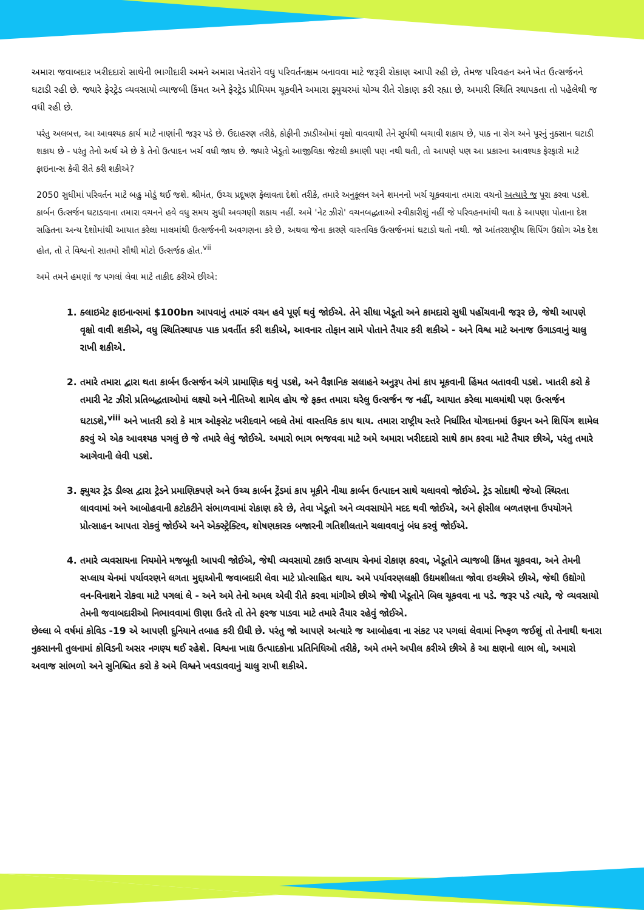અમારા જવાબદાર ખરીદદારો સાથેની ભાગીદારી અમને અમારા ખેતરોને વધુ પરિવર્તનક્ષમ બનાવવા માટે જરૂરી રોકાણ આપી રહી છે, તેમજ પરિવહન અને ખેત ઉત્સર્જનને ઘટાડી રહી છે. જ્યારે ફેરટ્રેડ વ્યવસાયો વ્યાજબી કિંમત અને ફેરટ્રેડ પ્રીમિયમ ચૂકવીને અમારા ફ્યુચરમાં યોગ્ય રીતે રોકાણ કરી રહ્યા છે, અમારી સ્થિતિ સ્થાપકતા તો પહેલેથી જ વધી રહી છે.
પરંતુ અલબત્ત, આ આવશ્યક કાર્ય માટે નાણાંની જરૂર પડે છે. ઉદાહરણ તરીકે, કોફીની ઝાડીઓમાં વૃક્ષો વાવવાથી તેને સૂર્યથી બચાવી શકાય છે, પાક ના રોગ અને પૂરનું નુકસાન ઘટાડી શકાય છે - પરંતુ તેનો અર્થ એ છે કે તેનો ઉત્પાદન ખર્ચ વધી જાય છે. જ્યારે ખેડૂતો આજીવિકા જેટલી કમાણી પણ નથી થતી, તો આપણે પણ આ પ્રકારના આવશ્યક ફેરફારો માટે ફાઇનાન્સ કેવી રીતે કરી શકીએ?
2050 સુધીમાં પરિવર્તન માટે બહુ મોડું થઈ જશે. શ્રીમંત, ઉચ્ચ પ્રદૂષણ ફેલાવતા દેશો તરીકે, તમારે અનુકૂલન અને શમનનો ખર્ચ ચૂકવવાના તમારા વચનો અત્યારે જ પૂરા કરવા પડશે. કાર્બન ઉત્સર્જન ઘટાડવાના તમારા વચનને હવે વધુ સમય સુધી અવગણી શકાય નહીં. અમે 'નેટ ઝીરો' વચનબદ્ધતાઓ સ્વીકારીશું નહીં જે પરિવહનમાંથી થતા કે આપણા પોતાના દેશ સહિતના અન્ય દેશોમાંથી આયાત કરેલા માલમાંથી ઉત્સર્જનની અવગણના કરે છે, અથવા જેના કારણે વાસ્તવિક ઉત્સર્જનમાં ઘટાડો થતો નથી. જો આંતરરાષ્ટ્રીય શિપિંગ ઉદ્યોગ એક દેશ હોત, તો તે વિશ્વનો સાતમો સૌથી મોટો ઉત્સર્જક હોત.<sup>vii</sup>
અમે તમને હમણાં જ પગલાં લેવા માટે તાકીદ કરીએ છીએ:
1. ક્લાઇમેટ ફાઇનાન્સમાં $100bn આપવાનું તમારું વચન હવે પૂર્ણ થવું જોઈએ. તેને સીધા ખેડૂતો અને કામદારો સુધી પહોંચવાની જરૂર છે, જેથી આપણે વૃક્ષો વાવી શકીએ, વધુ સ્થિતિસ્થાપક પાક પ્રવર્તીત કરી શકીએ, આવનાર તોફાન સામે પોતાને તૈયાર કરી શકીએ - અને વિશ્વ માટે અનાજ ઉગાડવાનું ચાલુ રાખી શકીએ.
2. તમારે તમારા દ્વારા થતા કાર્બન ઉત્સર્જન અંગે પ્રામાણિક થવું પડશે, અને વૈજ્ઞાનિક સલાહને અનુરૂપ તેમાં કાપ મૂકવાની હિંમત બતાવવી પડશે. ખાતરી કરો કે તમારી નેટ ઝીરો પ્રતિબદ્ધતાઓમાં લક્ષ્યો અને નીતિઓ શામેલ હોય જે ફક્ત તમારા ઘરેલુ ઉત્સર્જન જ નહીં, આયાત કરેલા માલમાંથી પણ ઉત્સર્જન ઘટાડશે,<sup>viii</sup> અને ખાતરી કરો કે માત્ર ઓફસેટ ખરીદવાને બદલે તેમાં વાસ્તવિક કાપ થાય. તમારા રાષ્ટ્રીય સ્તરે નિર્ધારિત યોગદાનમાં ઉડ્ડયન અને શિપિંગ શામેલ કરવું એ એક આવશ્યક પગલું છે જે તમારે લેવું જોઈએ. અમારો ભાગ ભજવવા માટે અમે અમારા ખરીદદારો સાથે કામ કરવા માટે તૈયાર છીએ, પરંતુ તમારે આગેવાની લેવી પડશે.
3. ફ્યુચર ટ્રેડ ડીલ્સ દ્વારા ટ્રેડને પ્રમાણિકપણે અને ઉચ્ચ કાર્બન ટ્રેંડમાં કાપ મૂકીને નીચા કાર્બન ઉત્પાદન સાથે ચલાવવો જોઈએ. ટ્રેડ સોદાથી જેઓ સ્થિરતા લાવવામાં અને આબોહવાની કટોકટીને સંભાળવામાં રોકાણ કરે છે, તેવા ખેડૂતો અને વ્યવસાયોને મદદ થવી જોઈએ, અને ફોસીલ બળતણના ઉપયોગને પ્રોત્સાહન આપતા રોકવું જોઈએ અને એક્સ્ટ્રેક્ટિવ, શોષણકારક બજારની ગતિશીલતાને ચલાવવાનું બંધ કરવું જોઈએ.
4. તમારે વ્યવસાયના નિયમોને મજબૂતી આપવી જોઈએ, જેથી વ્યવસાયો ટકાઉ સપ્લાય ચેનમાં રોકાણ કરવા, ખેડૂતોને વ્યાજબી કિંમત ચૂકવવા, અને તેમની સપ્લાય ચેનમાં પર્યાવરણને લગતા મુદ્દાઓની જવાબદારી લેવા માટે પ્રોત્સાહિત થાય. અમે પર્યાવરણલક્ષી ઉદ્યમશીલતા જોવા ઇચ્છીએ છીએ, જેથી ઉદ્યોગો વન-વિનાશને રોકવા માટે પગલાં લે - અને અમે તેનો અમલ એવી રીતે કરવા માંગીએ છીએ જેથી ખેડૂતોને બિલ ચૂકવવા ના પડે. જરૂર પડે ત્યારે, જે વ્યવસાયો તેમની જવાબદારીઓ નિભાવવામાં ઊણા ઉતરે તો તેને ફરજ પાડવા માટે તમારે તૈયાર રહેવું જોઈએ.
છેલ્લા બે વર્ષમાં કોવિડ -19 એ આપણી દુનિયાને તબાહ કરી દીધી છે. પરંતુ જો આપણે અત્યારે જ આબોહવા ના સંકટ પર પગલાં લેવામાં નિષ્ફળ જઈશું તો તેનાથી થનારા નુકસાનની તુલનામાં કોવિડની અસર નગણ્ય થઈ રહેશે. વિશ્વના ખાદ્ય ઉત્પાદકોના પ્રતિનિધિઓ તરીકે, અમે તમને અપીલ કરીએ છીએ કે આ ક્ષણનો લાભ લો, અમારો અવાજ સાંભળો અને સુનિશ્ચિત કરો કે અમે વિશ્વને ખવડાવવાનું ચાલુ રાખી શકીએ.